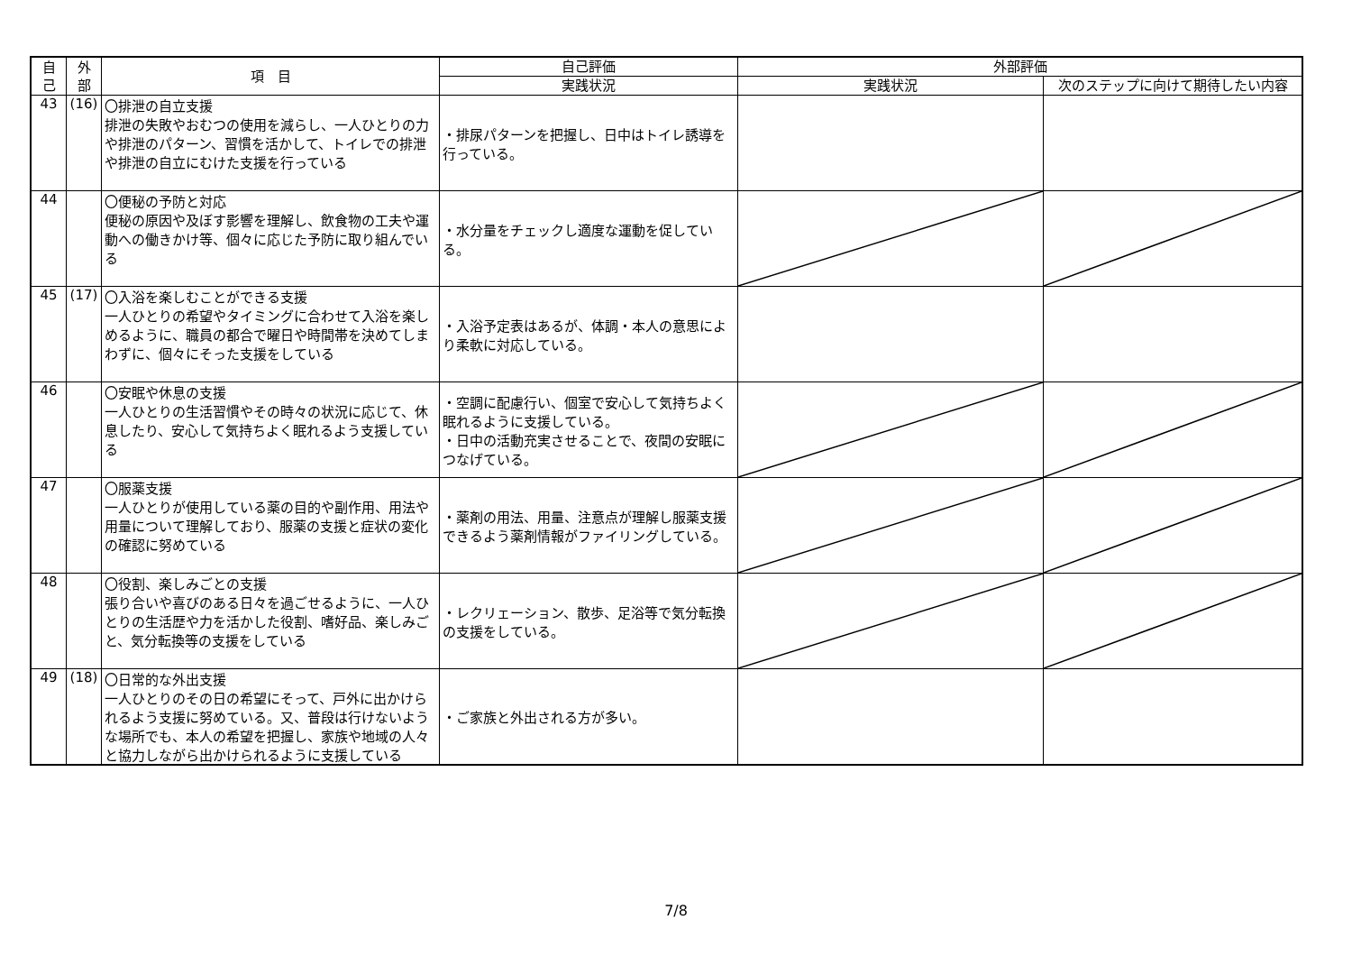| 自 己 | 外 部 | 項 目 | 自己評価 | 外部評価 | |
| --- | --- | --- | --- | --- | --- |
| | | | 実践状況 | 実践状況 | 次のステップに向けて期待したい内容 |
| 43 | (16) | 〇排泄の自立支援 排泄の失敗やおむつの使用を減らし、一人ひとりの力や排泄のパターン、習慣を活かして、トイレでの排泄や排泄の自立にむけた支援を行っている | ・排尿パターンを把握し、日中はトイレ誘導を行っている。 | | |
| 44 | | 〇便秘の予防と対応 便秘の原因や及ぼす影響を理解し、飲食物の工夫や運動への働きかけ等、個々に応じた予防に取り組んでいる | ・水分量をチェックし適度な運動を促している。 | | |
| 45 | (17) | 〇入浴を楽しむことができる支援 一人ひとりの希望やタイミングに合わせて入浴を楽しめるように、職員の都合で曜日や時間帯を決めてしまわずに、個々にそった支援をしている | ・入浴予定表はあるが、体調・本人の意思により柔軟に対応している。 | | |
| 46 | | 〇安眠や休息の支援 一人ひとりの生活習慣やその時々の状況に応じて、休息したり、安心して気持ちよく眠れるよう支援している | ・空調に配慮行い、個室で安心して気持ちよく眠れるように支援している。 ・日中の活動充実させることで、夜間の安眠につなげている。 | | |
| 47 | | 〇服薬支援 一人ひとりが使用している薬の目的や副作用、用法や用量について理解しており、服薬の支援と症状の変化の確認に努めている | ・薬剤の用法、用量、注意点が理解し服薬支援できるよう薬剤情報がファイリングしている。 | | |
| 48 | | 〇役割、楽しみごとの支援 張り合いや喜びのある日々を過ごせるように、一人ひとりの生活歴や力を活かした役割、嗜好品、楽しみごと、気分転換等の支援をしている | ・レクリェーション、散歩、足浴等で気分転換の支援をしている。 | | |
| 49 | (18) | 〇日常的な外出支援 一人ひとりのその日の希望にそって、戸外に出かけられるよう支援に努めている。又、普段は行けないような場所でも、本人の希望を把握し、家族や地域の人々と協力しながら出かけられるように支援している | ・ご家族と外出される方が多い。 | | |
7/8